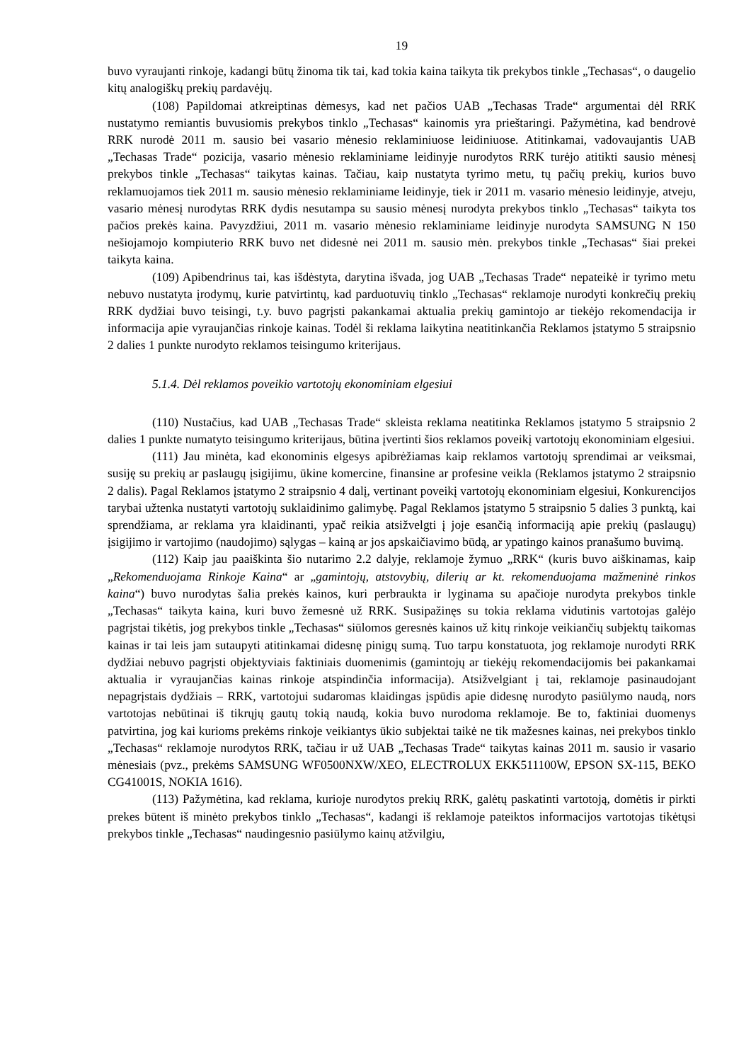19
buvo vyraujanti rinkoje, kadangi būtų žinoma tik tai, kad tokia kaina taikyta tik prekybos tinkle „Techasas“, o daugelio kitų analogiškų prekių pardavėjų.
(108) Papildomai atkreiptinas dėmesys, kad net pačios UAB „Techasas Trade“ argumentai dėl RRK nustatymo remiantis buvusiomis prekybos tinklo „Techasas“ kainomis yra prieštaringi. Pažymėtina, kad bendrovė RRK nurodė 2011 m. sausio bei vasario mėnesio reklaminiuose leidiniuose. Atitinkamai, vadovaujantis UAB „Techasas Trade“ pozicija, vasario mėnesio reklaminiame leidinyje nurodytos RRK turėjo atitikti sausio mėnesį prekybos tinkle „Techasas“ taikytas kainas. Tačiau, kaip nustatyta tyrimo metu, tų pačių prekių, kurios buvo reklamuojamos tiek 2011 m. sausio mėnesio reklaminiame leidinyje, tiek ir 2011 m. vasario mėnesio leidinyje, atveju, vasario mėnesį nurodytas RRK dydis nesutampa su sausio mėnesį nurodyta prekybos tinklo „Techasas“ taikyta tos pačios prekės kaina. Pavyzdžiui, 2011 m. vasario mėnesio reklaminiame leidinyje nurodyta SAMSUNG N 150 nešiojamojo kompiuterio RRK buvo net didesnė nei 2011 m. sausio mėn. prekybos tinkle „Techasas“ šiai prekei taikyta kaina.
(109) Apibendrinus tai, kas išdėstyta, darytina išvada, jog UAB „Techasas Trade“ nepateikė ir tyrimo metu nebuvo nustatyta įrodymų, kurie patvirtintų, kad parduotuvių tinklo „Techasas“ reklamoje nurodyti konkrečių prekių RRK dydžiai buvo teisingi, t.y. buvo pagrįsti pakankamai aktualia prekių gamintojo ar tiekėjo rekomendacija ir informacija apie vyraujančias rinkoje kainas. Todėl ši reklama laikytina neatitinkančia Reklamos įstatymo 5 straipsnio 2 dalies 1 punkte nurodyto reklamos teisingumo kriterijaus.
5.1.4. Dėl reklamos poveikio vartotojų ekonominiam elgesiui
(110) Nustačius, kad UAB „Techasas Trade“ skleista reklama neatitinka Reklamos įstatymo 5 straipsnio 2 dalies 1 punkte numatyto teisingumo kriterijaus, būtina įvertinti šios reklamos poveikį vartotojų ekonominiam elgesiui.
(111) Jau minėta, kad ekonominis elgesys apibrėžiamas kaip reklamos vartotojų sprendimai ar veiksmai, susiję su prekių ar paslaugų įsigijimu, ūkine komercine, finansine ar profesine veikla (Reklamos įstatymo 2 straipsnio 2 dalis). Pagal Reklamos įstatymo 2 straipsnio 4 dalį, vertinant poveikį vartotojų ekonominiam elgesiui, Konkurencijos tarybai užtenka nustatyti vartotojų suklaidinimo galimybę. Pagal Reklamos įstatymo 5 straipsnio 5 dalies 3 punktą, kai sprendžiama, ar reklama yra klaidinanti, ypač reikia atsižvelgti į joje esančią informaciją apie prekių (paslaugų) įsigijimo ir vartojimo (naudojimo) sąlygas – kainą ar jos apskaičiavimo būdą, ar ypatingo kainos pranašumo buvimą.
(112) Kaip jau paaiškinta šio nutarimo 2.2 dalyje, reklamoje žymuo „RRK“ (kuris buvo aiškinamas, kaip „Rekomenduojama Rinkoje Kaina“ ar „gamintojų, atstovybių, dilerių ar kt. rekomenduojama mažmeninė rinkos kaina“) buvo nurodytas šalia prekės kainos, kuri perbraukta ir lyginama su apačioje nurodyta prekybos tinkle „Techasas“ taikyta kaina, kuri buvo žemesnė už RRK. Susipažinęs su tokia reklama vidutinis vartotojas galėjo pagrįstai tikėtis, jog prekybos tinkle „Techasas“ siūlomos geresnės kainos už kitų rinkoje veikiančių subjektų taikomas kainas ir tai leis jam sutaupyti atitinkamai didesnę pinigų sumą. Tuo tarpu konstatuota, jog reklamoje nurodyti RRK dydžiai nebuvo pagrįsti objektyviais faktiniais duomenimis (gamintojų ar tiekėjų rekomendacijomis bei pakankamai aktualia ir vyraujančias kainas rinkoje atspindinčia informacija). Atsižvelgiant į tai, reklamoje pasinaudojant nepagrįstais dydžiais – RRK, vartotojui sudaromas klaidingas įspūdis apie didesnę nurodyto pasiūlymo naudą, nors vartotojas nebūtinai iš tikrųjų gautų tokią naudą, kokia buvo nurodoma reklamoje. Be to, faktiniai duomenys patvirtina, jog kai kurioms prekėms rinkoje veikiantys ūkio subjektai taikė ne tik mažesnes kainas, nei prekybos tinklo „Techasas“ reklamoje nurodytos RRK, tačiau ir už UAB „Techasas Trade“ taikytas kainas 2011 m. sausio ir vasario mėnesiais (pvz., prekėms SAMSUNG WF0500NXW/XEO, ELECTROLUX EKK511100W, EPSON SX-115, BEKO CG41001S, NOKIA 1616).
(113) Pažymėtina, kad reklama, kurioje nurodytos prekių RRK, galėtų paskatinti vartotoją, domėtis ir pirkti prekes būtent iš minėto prekybos tinklo „Techasas“, kadangi iš reklamoje pateiktos informacijos vartotojas tikėtųsi prekybos tinkle „Techasas“ naudingesnio pasiūlymo kainų atžvilgiu,